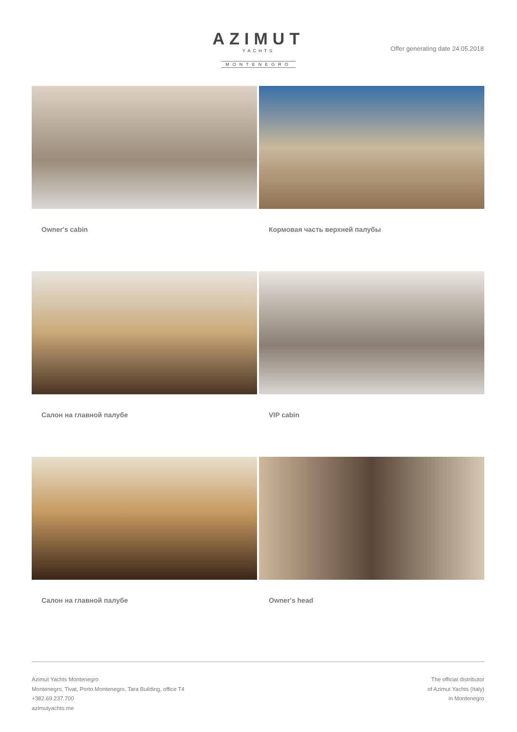AZIMUT
YACHTS
MONTENEGRO
Offer generating date 24.05.2018
Owner's cabin
Кормовая часть верхней палубы
Салон на главной палубе
VIP cabin
Салон на главной палубе
Owner's head
Azimut Yachts Montenegro
Montenegro, Tivat, Porto Montenegro, Tara Building, office T4
+382.69.237.700
azimutyachts.me
The official distributor
of Azimut Yachts (Italy)
in Montenegro